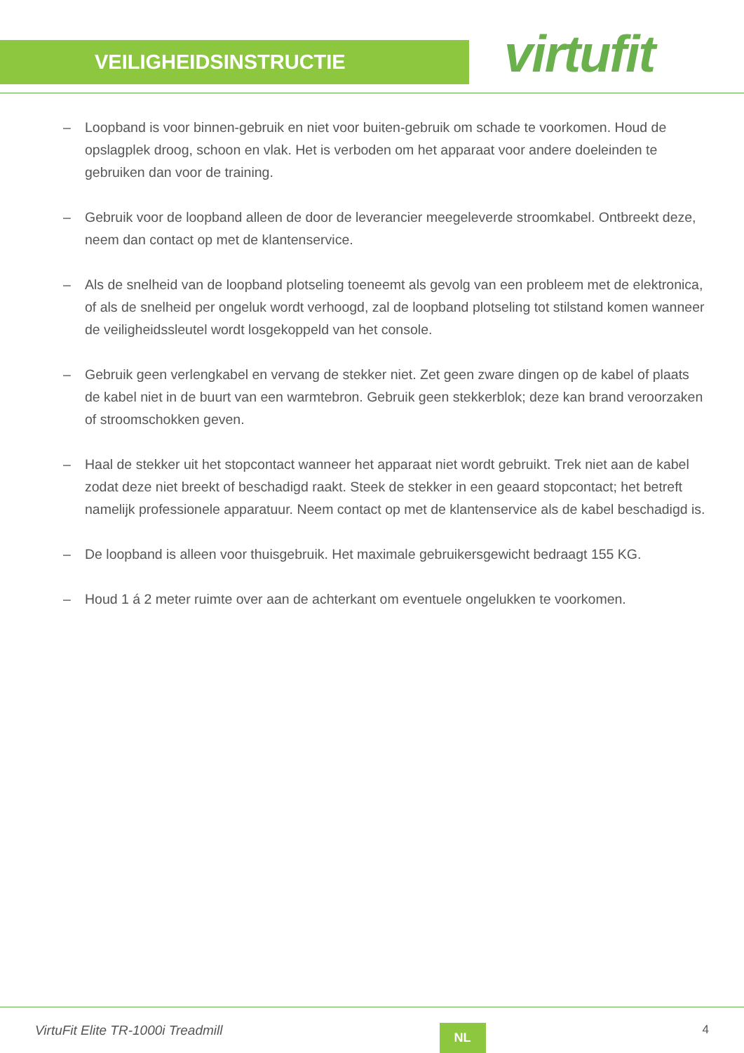VEILIGHEIDSINSTRUCTIE
virtufit
– Loopband is voor binnen-gebruik en niet voor buiten-gebruik om schade te voorkomen. Houd de opslagplek droog, schoon en vlak. Het is verboden om het apparaat voor andere doeleinden te gebruiken dan voor de training.
– Gebruik voor de loopband alleen de door de leverancier meegeleverde stroomkabel. Ontbreekt deze, neem dan contact op met de klantenservice.
– Als de snelheid van de loopband plotseling toeneemt als gevolg van een probleem met de elektronica, of als de snelheid per ongeluk wordt verhoogd, zal de loopband plotseling tot stilstand komen wanneer de veiligheidssleutel wordt losgekoppeld van het console.
– Gebruik geen verlengkabel en vervang de stekker niet. Zet geen zware dingen op de kabel of plaats de kabel niet in de buurt van een warmtebron. Gebruik geen stekkerblok; deze kan brand veroorzaken of stroomschokken geven.
– Haal de stekker uit het stopcontact wanneer het apparaat niet wordt gebruikt. Trek niet aan de kabel zodat deze niet breekt of beschadigd raakt. Steek de stekker in een geaard stopcontact; het betreft namelijk professionele apparatuur. Neem contact op met de klantenservice als de kabel beschadigd is.
– De loopband is alleen voor thuisgebruik. Het maximale gebruikersgewicht bedraagt 155 KG.
– Houd 1 á 2 meter ruimte over aan de achterkant om eventuele ongelukken te voorkomen.
VirtuFit Elite TR-1000i Treadmill
NL
4